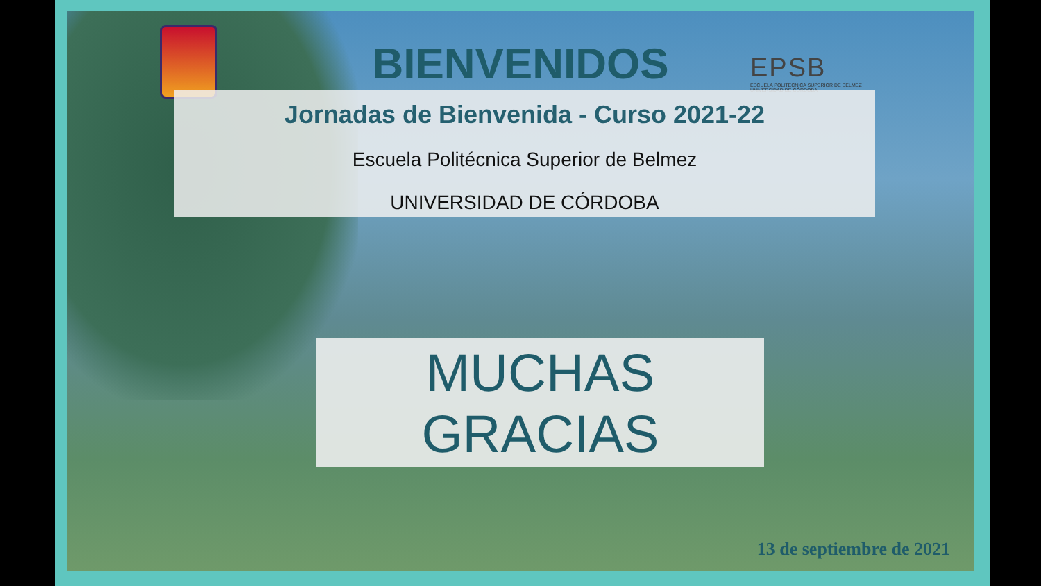BIENVENIDOS
EPSB
ESCUELA POLITÉCNICA SUPERIOR DE BELMEZ
UNIVERSIDAD DE CÓRDOBA
Jornadas de Bienvenida - Curso 2021-22
Escuela Politécnica Superior de Belmez
UNIVERSIDAD DE CÓRDOBA
MUCHAS
GRACIAS
13 de septiembre de 2021